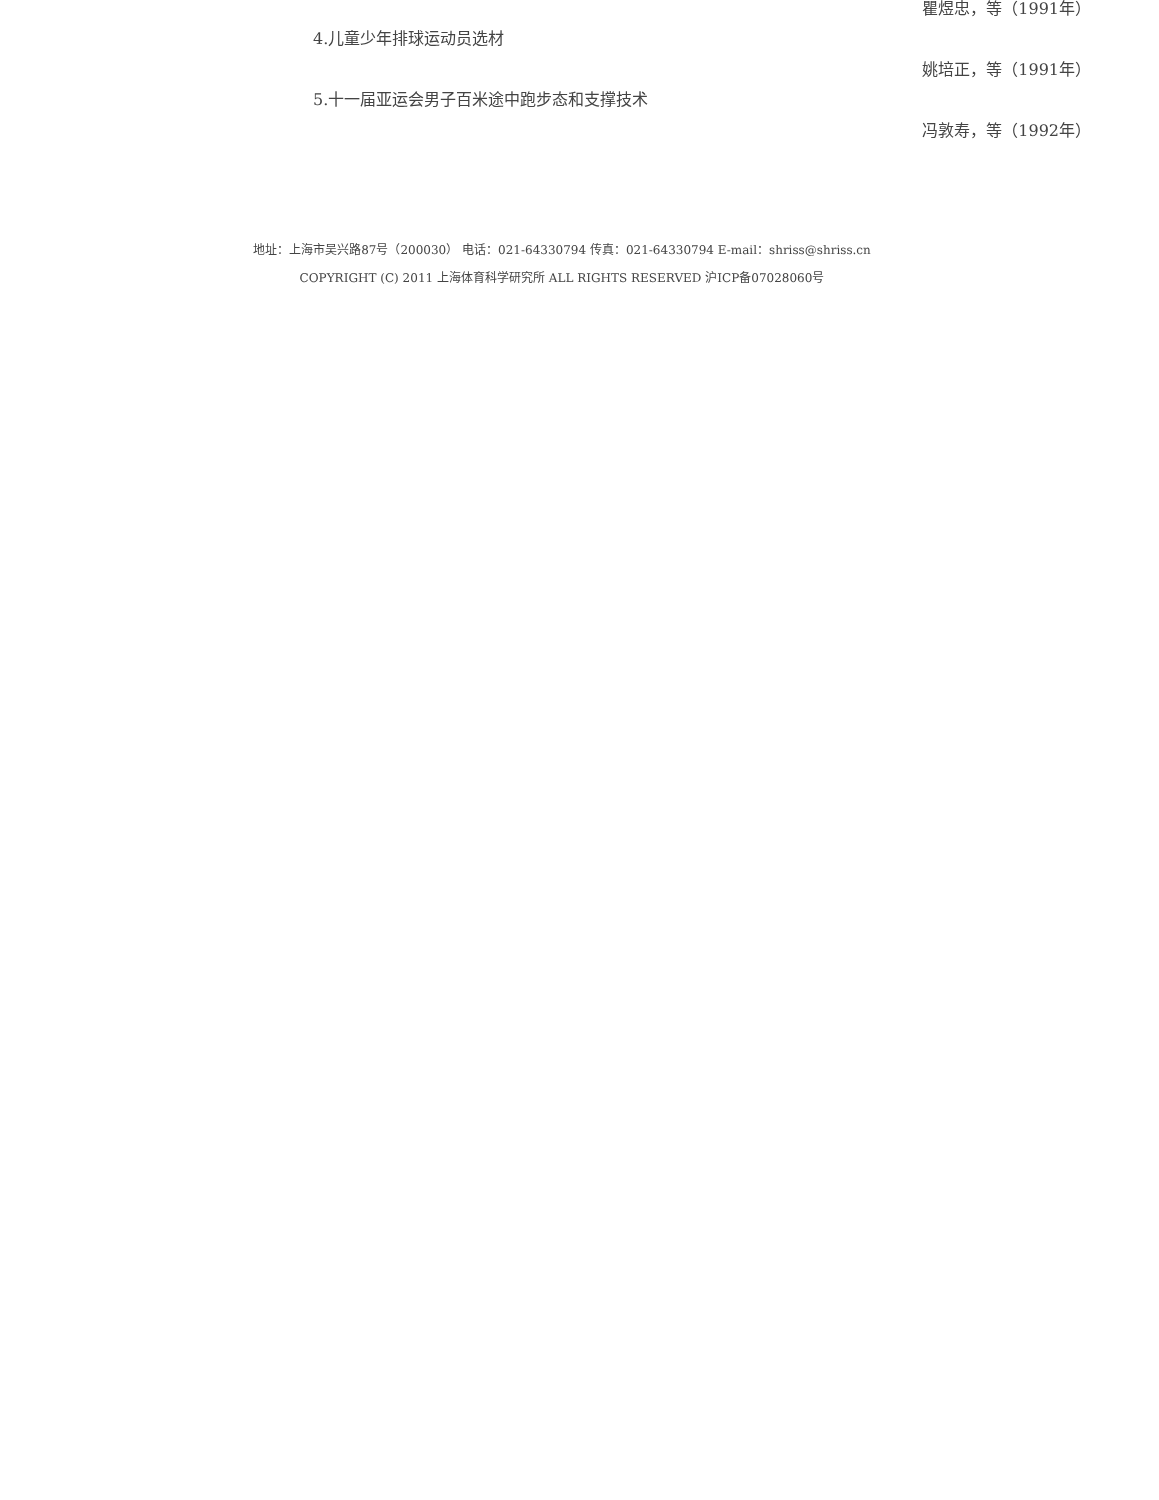瞿煜忠，等（1991年）
4.儿童少年排球运动员选材
姚培正，等（1991年）
5.十一届亚运会男子百米途中跑步态和支撑技术
冯敦寿，等（1992年）
地址：上海市吴兴路87号（200030） 电话：021-64330794 传真：021-64330794 E-mail：shriss@shriss.cn
COPYRIGHT (C) 2011 上海体育科学研究所 ALL RIGHTS RESERVED 沪ICP备07028060号